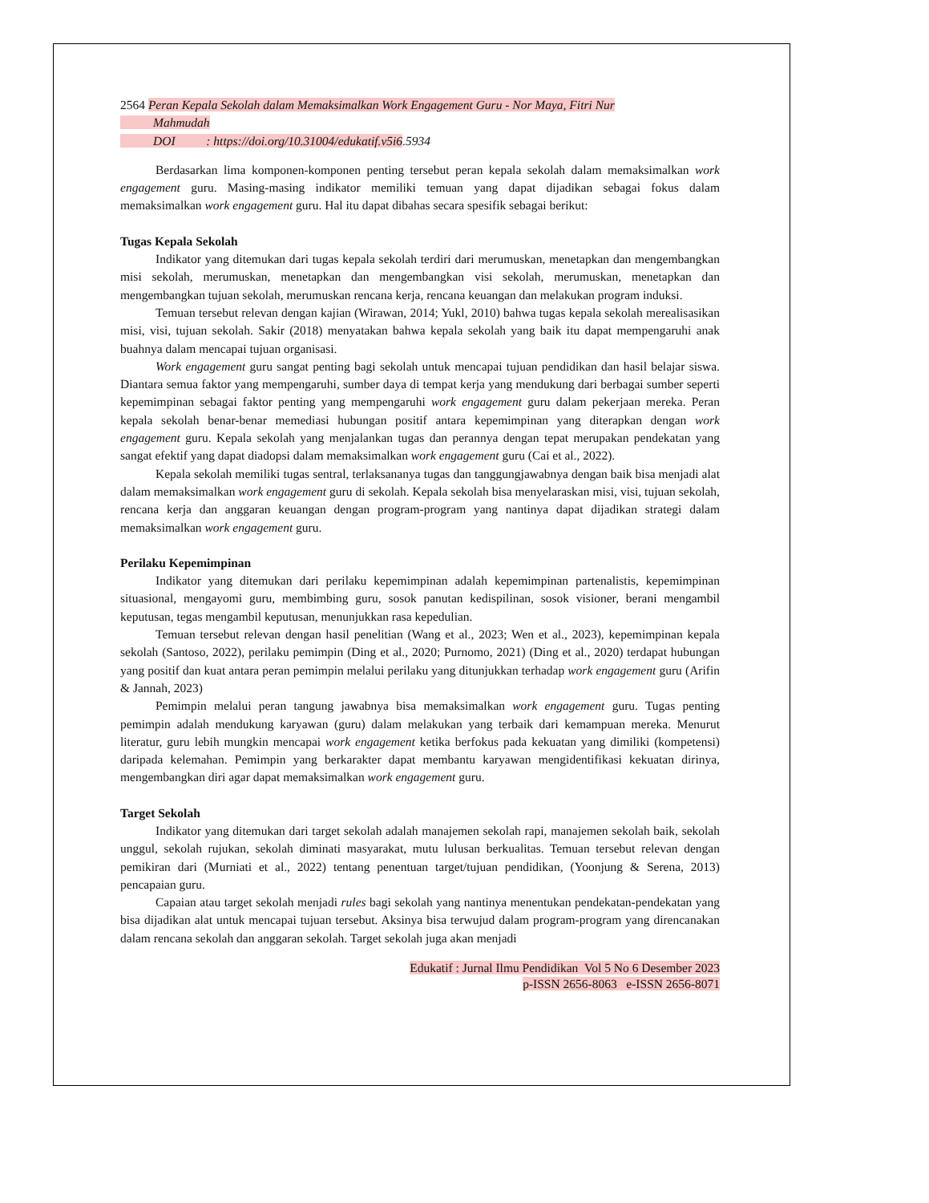2564 Peran Kepala Sekolah dalam Memaksimalkan Work Engagement Guru - Nor Maya, Fitri Nur
Mahmudah
DOI : https://doi.org/10.31004/edukatif.v5i6.5934
Berdasarkan lima komponen-komponen penting tersebut peran kepala sekolah dalam memaksimalkan work engagement guru. Masing-masing indikator memiliki temuan yang dapat dijadikan sebagai fokus dalam memaksimalkan work engagement guru. Hal itu dapat dibahas secara spesifik sebagai berikut:
Tugas Kepala Sekolah
Indikator yang ditemukan dari tugas kepala sekolah terdiri dari merumuskan, menetapkan dan mengembangkan misi sekolah, merumuskan, menetapkan dan mengembangkan visi sekolah, merumuskan, menetapkan dan mengembangkan tujuan sekolah, merumuskan rencana kerja, rencana keuangan dan melakukan program induksi.
Temuan tersebut relevan dengan kajian (Wirawan, 2014; Yukl, 2010) bahwa tugas kepala sekolah merealisasikan misi, visi, tujuan sekolah. Sakir (2018) menyatakan bahwa kepala sekolah yang baik itu dapat mempengaruhi anak buahnya dalam mencapai tujuan organisasi.
Work engagement guru sangat penting bagi sekolah untuk mencapai tujuan pendidikan dan hasil belajar siswa. Diantara semua faktor yang mempengaruhi, sumber daya di tempat kerja yang mendukung dari berbagai sumber seperti kepemimpinan sebagai faktor penting yang mempengaruhi work engagement guru dalam pekerjaan mereka. Peran kepala sekolah benar-benar memediasi hubungan positif antara kepemimpinan yang diterapkan dengan work engagement guru. Kepala sekolah yang menjalankan tugas dan perannya dengan tepat merupakan pendekatan yang sangat efektif yang dapat diadopsi dalam memaksimalkan work engagement guru (Cai et al., 2022).
Kepala sekolah memiliki tugas sentral, terlaksananya tugas dan tanggungjawabnya dengan baik bisa menjadi alat dalam memaksimalkan work engagement guru di sekolah. Kepala sekolah bisa menyelaraskan misi, visi, tujuan sekolah, rencana kerja dan anggaran keuangan dengan program-program yang nantinya dapat dijadikan strategi dalam memaksimalkan work engagement guru.
Perilaku Kepemimpinan
Indikator yang ditemukan dari perilaku kepemimpinan adalah kepemimpinan partenalistis, kepemimpinan situasional, mengayomi guru, membimbing guru, sosok panutan kedispilinan, sosok visioner, berani mengambil keputusan, tegas mengambil keputusan, menunjukkan rasa kepedulian.
Temuan tersebut relevan dengan hasil penelitian (Wang et al., 2023; Wen et al., 2023), kepemimpinan kepala sekolah (Santoso, 2022), perilaku pemimpin (Ding et al., 2020; Purnomo, 2021) (Ding et al., 2020) terdapat hubungan yang positif dan kuat antara peran pemimpin melalui perilaku yang ditunjukkan terhadap work engagement guru (Arifin & Jannah, 2023)
Pemimpin melalui peran tangung jawabnya bisa memaksimalkan work engagement guru. Tugas penting pemimpin adalah mendukung karyawan (guru) dalam melakukan yang terbaik dari kemampuan mereka. Menurut literatur, guru lebih mungkin mencapai work engagement ketika berfokus pada kekuatan yang dimiliki (kompetensi) daripada kelemahan. Pemimpin yang berkarakter dapat membantu karyawan mengidentifikasi kekuatan dirinya, mengembangkan diri agar dapat memaksimalkan work engagement guru.
Target Sekolah
Indikator yang ditemukan dari target sekolah adalah manajemen sekolah rapi, manajemen sekolah baik, sekolah unggul, sekolah rujukan, sekolah diminati masyarakat, mutu lulusan berkualitas. Temuan tersebut relevan dengan pemikiran dari (Murniati et al., 2022) tentang penentuan target/tujuan pendidikan, (Yoonjung & Serena, 2013) pencapaian guru.
Capaian atau target sekolah menjadi rules bagi sekolah yang nantinya menentukan pendekatan-pendekatan yang bisa dijadikan alat untuk mencapai tujuan tersebut. Aksinya bisa terwujud dalam program-program yang direncanakan dalam rencana sekolah dan anggaran sekolah. Target sekolah juga akan menjadi
Edukatif : Jurnal Ilmu Pendidikan Vol 5 No 6 Desember 2023
p-ISSN 2656-8063 e-ISSN 2656-8071